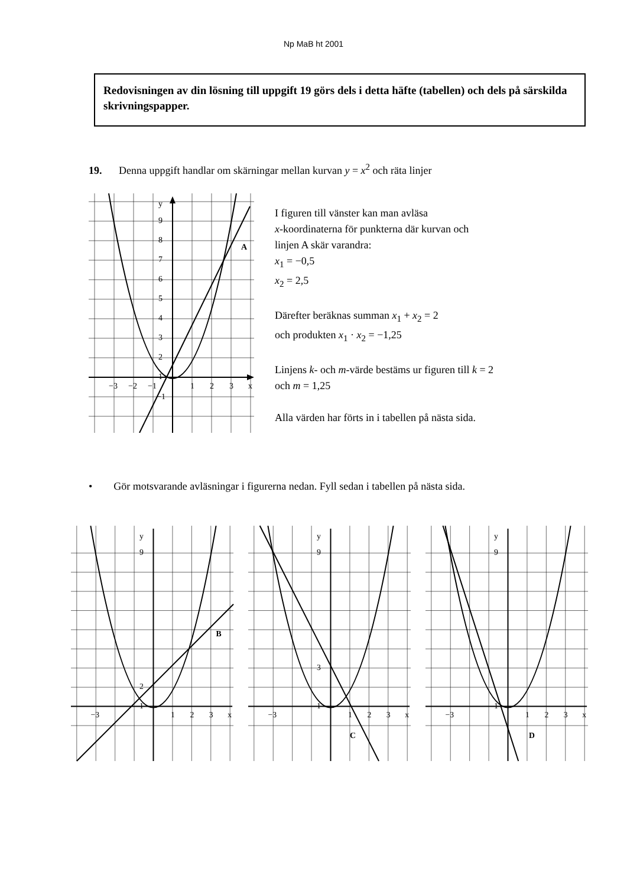Np MaB ht 2001
Redovisningen av din lösning till uppgift 19 görs dels i detta häfte (tabellen) och dels på särskilda skrivningspapper.
19. Denna uppgift handlar om skärningar mellan kurvan y = x<sup>2</sup> och räta linjer
A
y
x
9
8
7
6
5
4
3
2
1
−1
−3
−2
−1
1
2
3
I figuren till vänster kan man avläsa
x-koordinaterna för punkterna där kurvan och
linjen A skär varandra:
x<sub>1</sub> = −0,5
x<sub>2</sub> = 2,5
Därefter beräknas summan x<sub>1</sub> + x<sub>2</sub> = 2
och produkten x<sub>1</sub> · x<sub>2</sub> = −1,25
Linjens k- och m-värde bestäms ur figuren till k = 2
och m = 1,25
Alla värden har förts in i tabellen på nästa sida.
• Gör motsvarande avläsningar i figurerna nedan. Fyll sedan i tabellen på nästa sida.
B
y
x
9
2
1
−3
1
2
3
C
y
x
9
3
1
−3
1
2
3
D
y
x
9
1
−3
1
2
3